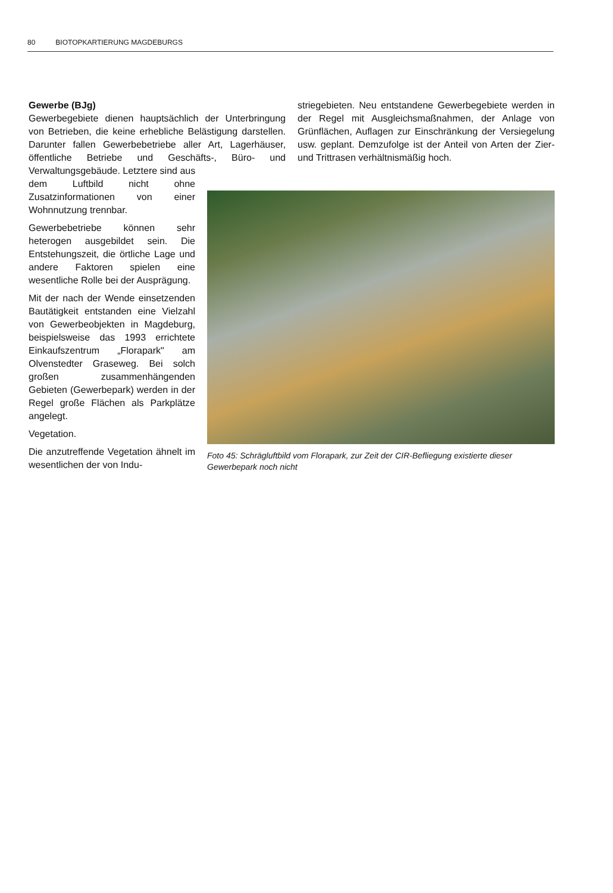80 BIOTOPKARTIERUNG MAGDEBURGS
Gewerbe (BJg)
Gewerbegebiete dienen hauptsächlich der Unterbringung von Betrieben, die keine erhebliche Belästigung darstellen. Darunter fallen Gewerbebetriebe aller Art, Lagerhäuser, öffentliche Betriebe und Geschäfts-, Büro- und Verwaltungsgebäude. Letztere sind aus
striegebieten. Neu entstandene Gewerbegebiete werden in der Regel mit Ausgleichsmaßnahmen, der Anlage von Grünflächen, Auflagen zur Einschränkung der Versiegelung usw. geplant. Demzufolge ist der Anteil von Arten der Zier- und Trittrasen verhältnismäßig hoch.
dem Luftbild nicht ohne Zusatzinformationen von einer Wohnnutzung trennbar.
Gewerbebetriebe können sehr heterogen ausgebildet sein. Die Entstehungszeit, die örtliche Lage und andere Faktoren spielen eine wesentliche Rolle bei der Ausprägung.
Mit der nach der Wende einsetzenden Bautätigkeit entstanden eine Vielzahl von Gewerbeobjekten in Magdeburg, beispielsweise das 1993 errichtete Einkaufszentrum „Florapark" am Olvenstedter Graseweg. Bei solch großen zusammenhängenden Gebieten (Gewerbepark) werden in der Regel große Flächen als Parkplätze angelegt.
Vegetation.
Die anzutreffende Vegetation ähnelt im wesentlichen der von Indu-
Foto 45: Schrägluftbild vom Florapark, zur Zeit der CIR-Befliegung existierte dieser Gewerbepark noch nicht